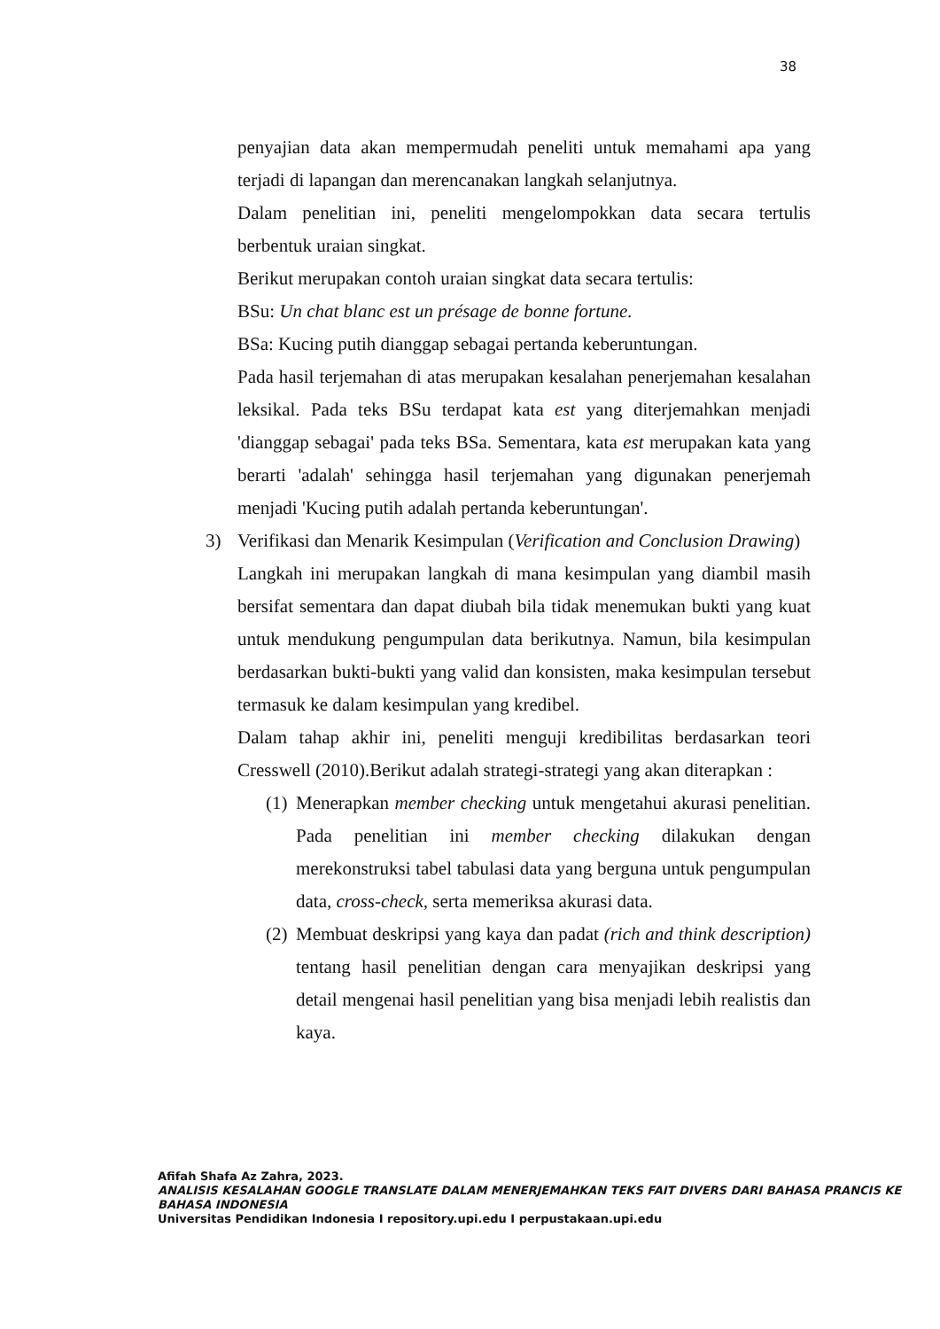38
penyajian data akan mempermudah peneliti untuk memahami apa yang terjadi di lapangan dan merencanakan langkah selanjutnya.
Dalam penelitian ini, peneliti mengelompokkan data secara tertulis berbentuk uraian singkat.
Berikut merupakan contoh uraian singkat data secara tertulis:
BSu: Un chat blanc est un présage de bonne fortune.
BSa: Kucing putih dianggap sebagai pertanda keberuntungan.
Pada hasil terjemahan di atas merupakan kesalahan penerjemahan kesalahan leksikal. Pada teks BSu terdapat kata est yang diterjemahkan menjadi 'dianggap sebagai' pada teks BSa. Sementara, kata est merupakan kata yang berarti 'adalah' sehingga hasil terjemahan yang digunakan penerjemah menjadi 'Kucing putih adalah pertanda keberuntungan'.
3) Verifikasi dan Menarik Kesimpulan (Verification and Conclusion Drawing)
Langkah ini merupakan langkah di mana kesimpulan yang diambil masih bersifat sementara dan dapat diubah bila tidak menemukan bukti yang kuat untuk mendukung pengumpulan data berikutnya. Namun, bila kesimpulan berdasarkan bukti-bukti yang valid dan konsisten, maka kesimpulan tersebut termasuk ke dalam kesimpulan yang kredibel.
Dalam tahap akhir ini, peneliti menguji kredibilitas berdasarkan teori Cresswell (2010).Berikut adalah strategi-strategi yang akan diterapkan :
(1) Menerapkan member checking untuk mengetahui akurasi penelitian. Pada penelitian ini member checking dilakukan dengan merekonstruksi tabel tabulasi data yang berguna untuk pengumpulan data, cross-check, serta memeriksa akurasi data.
(2) Membuat deskripsi yang kaya dan padat (rich and think description) tentang hasil penelitian dengan cara menyajikan deskripsi yang detail mengenai hasil penelitian yang bisa menjadi lebih realistis dan kaya.
Afifah Shafa Az Zahra, 2023.
ANALISIS KESALAHAN GOOGLE TRANSLATE DALAM MENERJEMAHKAN TEKS FAIT DIVERS DARI BAHASA PRANCIS KE BAHASA INDONESIA
Universitas Pendidikan Indonesia I repository.upi.edu I perpustakaan.upi.edu